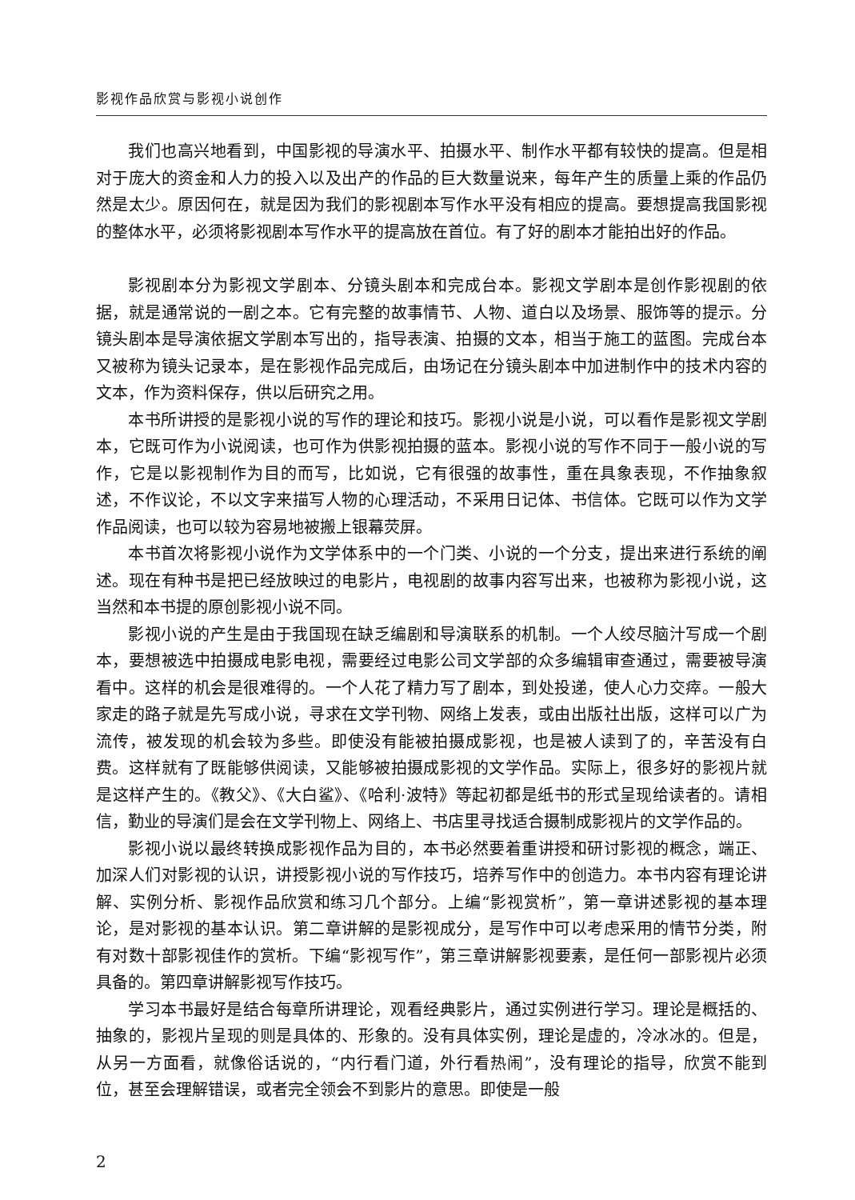影视作品欣赏与影视小说创作
我们也高兴地看到，中国影视的导演水平、拍摄水平、制作水平都有较快的提高。但是相对于庞大的资金和人力的投入以及出产的作品的巨大数量说来，每年产生的质量上乘的作品仍然是太少。原因何在，就是因为我们的影视剧本写作水平没有相应的提高。要想提高我国影视的整体水平，必须将影视剧本写作水平的提高放在首位。有了好的剧本才能拍出好的作品。
影视剧本分为影视文学剧本、分镜头剧本和完成台本。影视文学剧本是创作影视剧的依据，就是通常说的一剧之本。它有完整的故事情节、人物、道白以及场景、服饰等的提示。分镜头剧本是导演依据文学剧本写出的，指导表演、拍摄的文本，相当于施工的蓝图。完成台本又被称为镜头记录本，是在影视作品完成后，由场记在分镜头剧本中加进制作中的技术内容的文本，作为资料保存，供以后研究之用。
本书所讲授的是影视小说的写作的理论和技巧。影视小说是小说，可以看作是影视文学剧本，它既可作为小说阅读，也可作为供影视拍摄的蓝本。影视小说的写作不同于一般小说的写作，它是以影视制作为目的而写，比如说，它有很强的故事性，重在具象表现，不作抽象叙述，不作议论，不以文字来描写人物的心理活动，不采用日记体、书信体。它既可以作为文学作品阅读，也可以较为容易地被搬上银幕荧屏。
本书首次将影视小说作为文学体系中的一个门类、小说的一个分支，提出来进行系统的阐述。现在有种书是把已经放映过的电影片，电视剧的故事内容写出来，也被称为影视小说，这当然和本书提的原创影视小说不同。
影视小说的产生是由于我国现在缺乏编剧和导演联系的机制。一个人绞尽脑汁写成一个剧本，要想被选中拍摄成电影电视，需要经过电影公司文学部的众多编辑审查通过，需要被导演看中。这样的机会是很难得的。一个人花了精力写了剧本，到处投递，使人心力交瘁。一般大家走的路子就是先写成小说，寻求在文学刊物、网络上发表，或由出版社出版，这样可以广为流传，被发现的机会较为多些。即使没有能被拍摄成影视，也是被人读到了的，辛苦没有白费。这样就有了既能够供阅读，又能够被拍摄成影视的文学作品。实际上，很多好的影视片就是这样产生的。《教父》、《大白鲨》、《哈利·波特》等起初都是纸书的形式呈现给读者的。请相信，勤业的导演们是会在文学刊物上、网络上、书店里寻找适合摄制成影视片的文学作品的。
影视小说以最终转换成影视作品为目的，本书必然要着重讲授和研讨影视的概念，端正、加深人们对影视的认识，讲授影视小说的写作技巧，培养写作中的创造力。本书内容有理论讲解、实例分析、影视作品欣赏和练习几个部分。上编“影视赏析”，第一章讲述影视的基本理论，是对影视的基本认识。第二章讲解的是影视成分，是写作中可以考虑采用的情节分类，附有对数十部影视佳作的赏析。下编“影视写作”，第三章讲解影视要素，是任何一部影视片必须具备的。第四章讲解影视写作技巧。
学习本书最好是结合每章所讲理论，观看经典影片，通过实例进行学习。理论是概括的、抽象的，影视片呈现的则是具体的、形象的。没有具体实例，理论是虚的，冷冰冰的。但是，从另一方面看，就像俗话说的，“内行看门道，外行看热闹”，没有理论的指导，欣赏不能到位，甚至会理解错误，或者完全领会不到影片的意思。即使是一般
2